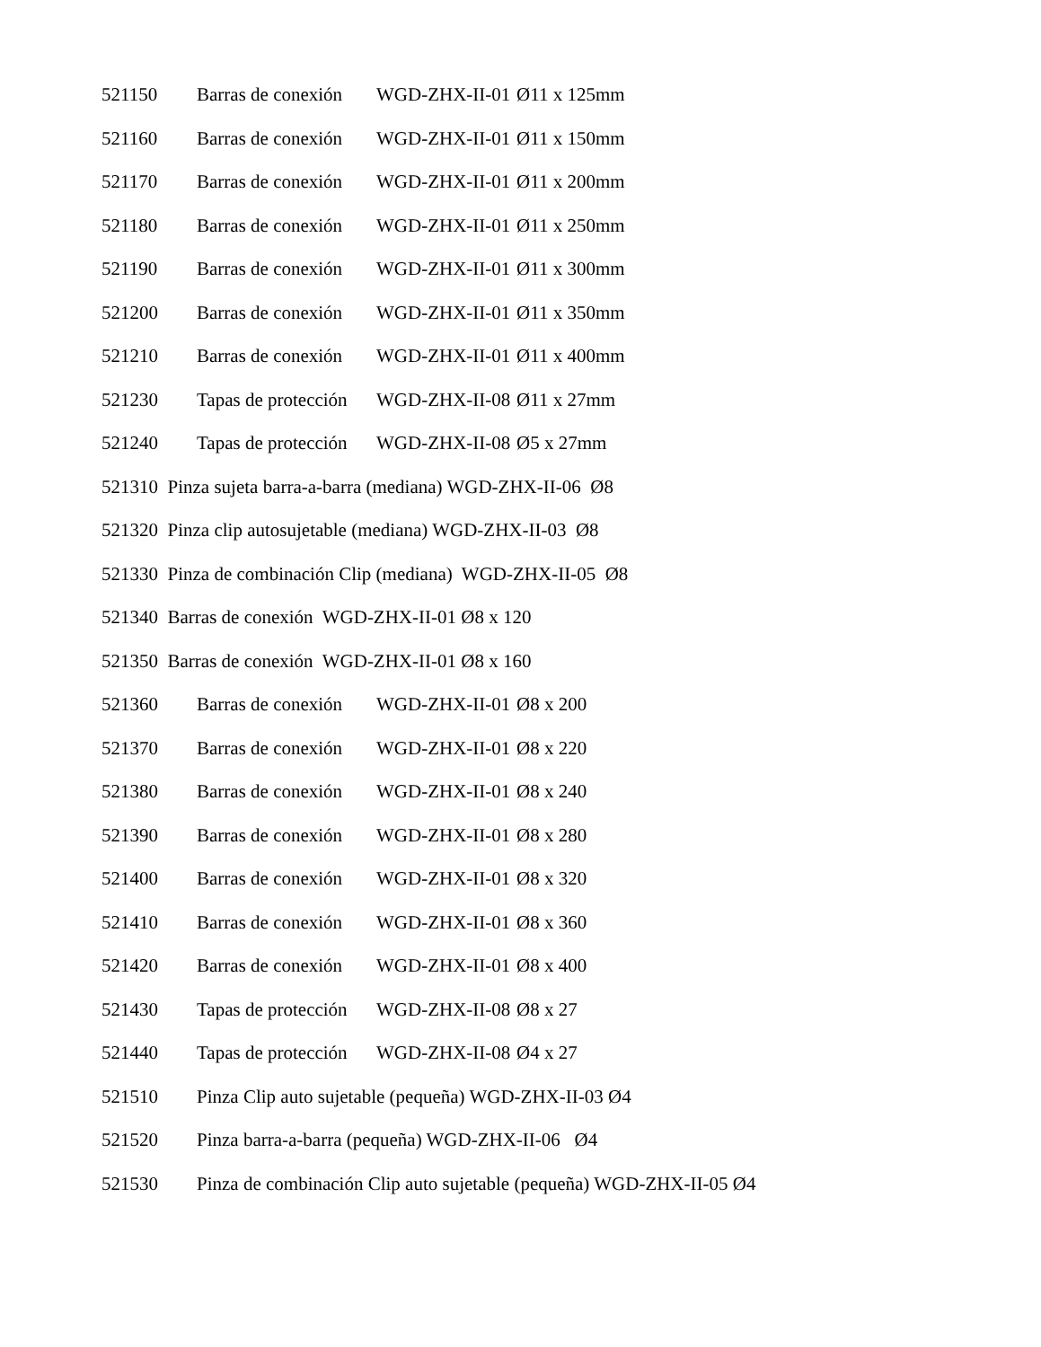521150 Barras de conexión WGD-ZHX-II-01 Ø11 x 125mm
521160 Barras de conexión WGD-ZHX-II-01 Ø11 x 150mm
521170 Barras de conexión WGD-ZHX-II-01 Ø11 x 200mm
521180 Barras de conexión WGD-ZHX-II-01 Ø11 x 250mm
521190 Barras de conexión WGD-ZHX-II-01 Ø11 x 300mm
521200 Barras de conexión WGD-ZHX-II-01 Ø11 x 350mm
521210 Barras de conexión WGD-ZHX-II-01 Ø11 x 400mm
521230 Tapas de protección WGD-ZHX-II-08 Ø11 x 27mm
521240 Tapas de protección WGD-ZHX-II-08 Ø5 x 27mm
521310 Pinza sujeta barra-a-barra (mediana) WGD-ZHX-II-06 Ø8
521320 Pinza clip autosujetable (mediana) WGD-ZHX-II-03 Ø8
521330 Pinza de combinación Clip (mediana) WGD-ZHX-II-05 Ø8
521340 Barras de conexión WGD-ZHX-II-01 Ø8 x 120
521350 Barras de conexión WGD-ZHX-II-01 Ø8 x 160
521360 Barras de conexión WGD-ZHX-II-01 Ø8 x 200
521370 Barras de conexión WGD-ZHX-II-01 Ø8 x 220
521380 Barras de conexión WGD-ZHX-II-01 Ø8 x 240
521390 Barras de conexión WGD-ZHX-II-01 Ø8 x 280
521400 Barras de conexión WGD-ZHX-II-01 Ø8 x 320
521410 Barras de conexión WGD-ZHX-II-01 Ø8 x 360
521420 Barras de conexión WGD-ZHX-II-01 Ø8 x 400
521430 Tapas de protección WGD-ZHX-II-08 Ø8 x 27
521440 Tapas de protección WGD-ZHX-II-08 Ø4 x 27
521510 Pinza Clip auto sujetable (pequeña) WGD-ZHX-II-03 Ø4
521520 Pinza barra-a-barra (pequeña) WGD-ZHX-II-06 Ø4
521530 Pinza de combinación Clip auto sujetable (pequeña) WGD-ZHX-II-05 Ø4